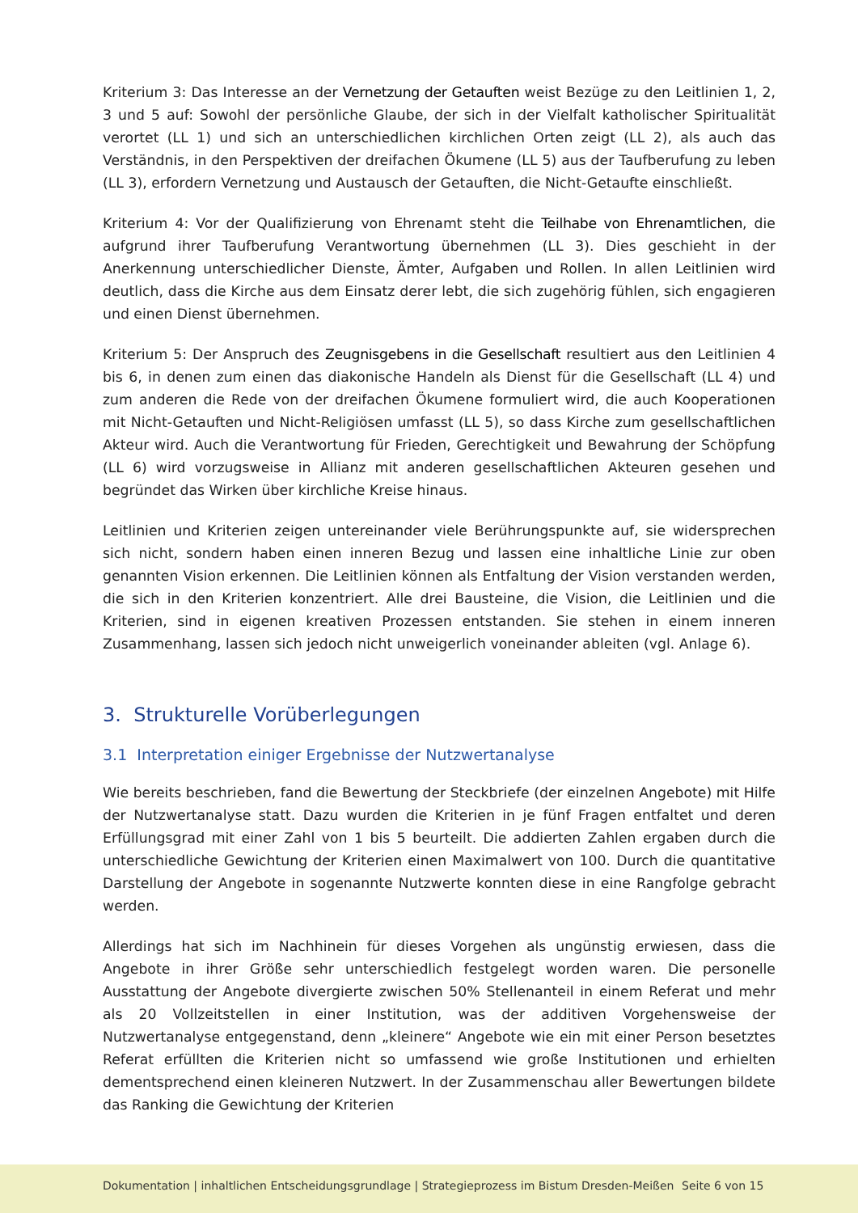Kriterium 3: Das Interesse an der Vernetzung der Getauften weist Bezüge zu den Leitlinien 1, 2, 3 und 5 auf: Sowohl der persönliche Glaube, der sich in der Vielfalt katholischer Spiritualität verortet (LL 1) und sich an unterschiedlichen kirchlichen Orten zeigt (LL 2), als auch das Verständnis, in den Perspektiven der dreifachen Ökumene (LL 5) aus der Taufberufung zu leben (LL 3), erfordern Vernetzung und Austausch der Getauften, die Nicht-Getaufte einschließt.
Kriterium 4: Vor der Qualifizierung von Ehrenamt steht die Teilhabe von Ehrenamtlichen, die aufgrund ihrer Taufberufung Verantwortung übernehmen (LL 3). Dies geschieht in der Anerkennung unterschiedlicher Dienste, Ämter, Aufgaben und Rollen. In allen Leitlinien wird deutlich, dass die Kirche aus dem Einsatz derer lebt, die sich zugehörig fühlen, sich engagieren und einen Dienst übernehmen.
Kriterium 5: Der Anspruch des Zeugnisgebens in die Gesellschaft resultiert aus den Leitlinien 4 bis 6, in denen zum einen das diakonische Handeln als Dienst für die Gesellschaft (LL 4) und zum anderen die Rede von der dreifachen Ökumene formuliert wird, die auch Kooperationen mit Nicht-Getauften und Nicht-Religiösen umfasst (LL 5), so dass Kirche zum gesellschaftlichen Akteur wird. Auch die Verantwortung für Frieden, Gerechtigkeit und Bewahrung der Schöpfung (LL 6) wird vorzugsweise in Allianz mit anderen gesellschaftlichen Akteuren gesehen und begründet das Wirken über kirchliche Kreise hinaus.
Leitlinien und Kriterien zeigen untereinander viele Berührungspunkte auf, sie widersprechen sich nicht, sondern haben einen inneren Bezug und lassen eine inhaltliche Linie zur oben genannten Vision erkennen. Die Leitlinien können als Entfaltung der Vision verstanden werden, die sich in den Kriterien konzentriert. Alle drei Bausteine, die Vision, die Leitlinien und die Kriterien, sind in eigenen kreativen Prozessen entstanden. Sie stehen in einem inneren Zusammenhang, lassen sich jedoch nicht unweigerlich voneinander ableiten (vgl. Anlage 6).
3. Strukturelle Vorüberlegungen
3.1 Interpretation einiger Ergebnisse der Nutzwertanalyse
Wie bereits beschrieben, fand die Bewertung der Steckbriefe (der einzelnen Angebote) mit Hilfe der Nutzwertanalyse statt. Dazu wurden die Kriterien in je fünf Fragen entfaltet und deren Erfüllungsgrad mit einer Zahl von 1 bis 5 beurteilt. Die addierten Zahlen ergaben durch die unterschiedliche Gewichtung der Kriterien einen Maximalwert von 100. Durch die quantitative Darstellung der Angebote in sogenannte Nutzwerte konnten diese in eine Rangfolge gebracht werden.
Allerdings hat sich im Nachhinein für dieses Vorgehen als ungünstig erwiesen, dass die Angebote in ihrer Größe sehr unterschiedlich festgelegt worden waren. Die personelle Ausstattung der Angebote divergierte zwischen 50% Stellenanteil in einem Referat und mehr als 20 Vollzeitstellen in einer Institution, was der additiven Vorgehensweise der Nutzwertanalyse entgegenstand, denn „kleinere“ Angebote wie ein mit einer Person besetztes Referat erfüllten die Kriterien nicht so umfassend wie große Institutionen und erhielten dementsprechend einen kleineren Nutzwert. In der Zusammenschau aller Bewertungen bildete das Ranking die Gewichtung der Kriterien
Dokumentation | inhaltlichen Entscheidungsgrundlage | Strategieprozess im Bistum Dresden-Meißen Seite 6 von 15